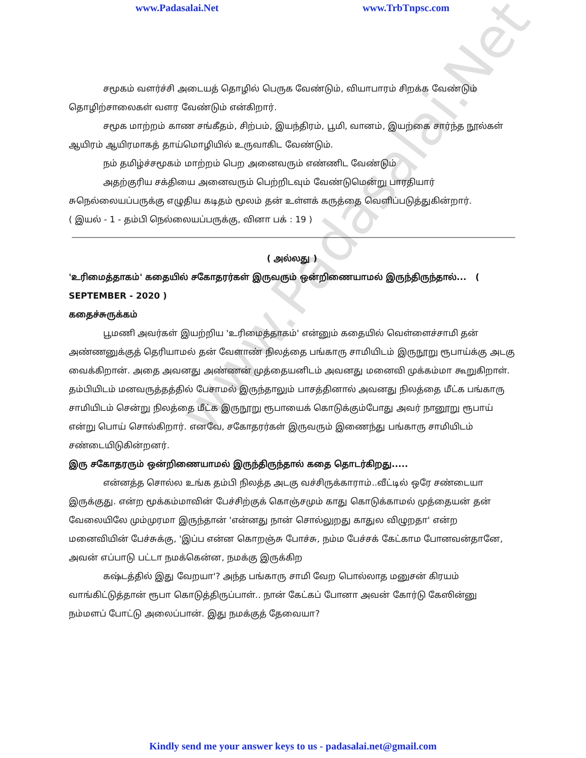www.Padasalai.Net www.TrbTnpsc.com
சமூகம் வளர்ச்சி அடையத் தொழில் பெருக வேண்டும், வியாபாரம் சிறக்க வேண்டும் தொழிற்சாலைகள் வளர வேண்டும் என்கிறார்.
சமூக மாற்றம் காண சங்கீதம், சிற்பம், இயந்திரம், பூமி, வானம், இயற்கை சார்ந்த நூல்கள் ஆயிரம் ஆயிரமாகத் தாய்மொழியில் உருவாகிட வேண்டும்.
நம் தமிழ்ச்சமூகம் மாற்றம் பெற அனைவரும் எண்ணிட வேண்டும்
அதற்குரிய சக்தியை அனைவரும் பெற்றிடவும் வேண்டுமென்று பாரதியார் சுநெல்லையப்பருக்கு எழுதிய கடிதம் மூலம் தன் உள்ளக் கருத்தை வெளிப்படுத்துகின்றார்.
( இயல் - 1 - தம்பி நெல்லையப்பருக்கு, வினா பக் : 19 )
( அல்லது )
'உரிமைத்தாகம்' கதையில் சகோதரர்கள் இருவரும் ஒன்றிணையாமல் இருந்திருந்தால்... ( SEPTEMBER - 2020 )
கதைச்சுருக்கம்
பூமணி அவர்கள் இயற்றிய 'உரிமைத்தாகம்' என்னும் கதையில் வெள்ளைச்சாமி தன் அண்ணனுக்குத் தெரியாமல் தன் வேளாண் நிலத்தை பங்காரு சாமியிடம் இருநூறு ரூபாய்க்கு அடகு வைக்கிறான். அதை அவனது அண்ணன் முத்தையனிடம் அவனது மனைவி முக்கம்மா கூறுகிறாள். தம்பியிடம் மனவருத்தத்தில் பேசாமல் இருந்தாலும் பாசத்தினால் அவனது நிலத்தை மீட்க பங்காரு சாமியிடம் சென்று நிலத்தை மீட்க இருநூறு ரூபாயைக் கொடுக்கும்போது அவர் நானூறு ரூபாய் என்று பொய் சொல்கிறார். எனவே, சகோதரர்கள் இருவரும் இணைந்து பங்காரு சாமியிடம் சண்டையிடுகின்றனர்.
இரு சகோதரரும் ஒன்றிணையாமல் இருந்திருந்தால் கதை தொடர்கிறது.....
என்னத்த சொல்ல உங்க தம்பி நிலத்த அடகு வச்சிருக்காராம்..வீட்டில் ஒரே சண்டையா இருக்குது. என்ற மூக்கம்மாவின் பேச்சிற்குக் கொஞ்சமும் காது கொடுக்காமல் முத்தையன் தன் வேலையிலே மும்முரமா இருந்தான் 'என்னது நான் சொல்லுறது காதுல விழுறதா' என்ற மனைவியின் பேச்சுக்கு, 'இப்ப என்ன கொறஞ்சு போச்சு, நம்ம பேச்சக் கேட்காம போனவன்தானே, அவன் எப்பாடு பட்டா நமக்கென்ன, நமக்கு இருக்கிற
கஷ்டத்தில் இது வேறயா'? அந்த பங்காரு சாமி வேற பொல்லாத மனுசன் கிரயம் வாங்கிட்டுத்தான் ரூபா கொடுத்திருப்பாள்.. நான் கேட்கப் போனா அவன் கோர்டு கேஸின்னு நம்மளப் போட்டு அலைப்பான். இது நமக்குத் தேவையா?
www.Padasalai.Net
Kindly send me your answer keys to us - padasalai.net@gmail.com